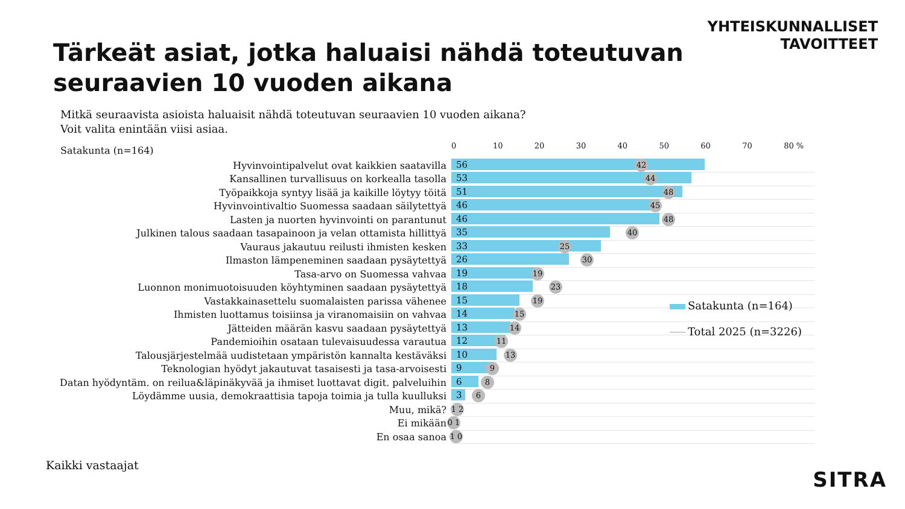YHTEISKUNNALLISET
TAVOITTEET
Tärkeät asiat, jotka haluaisi nähdä toteutuvan
seuraavien 10 vuoden aikana
Mitkä seuraavista asioista haluaisit nähdä toteutuvan seuraavien 10 vuoden aikana?
Voit valita enintään viisi asiaa.
Satakunta (n=164) 0 10 20 30 40 50 60 70 80 %
Hyvinvointipalvelut ovat kaikkien saatavilla
56
42
Kansallinen turvallisuus on korkealla tasolla
53
44
Työpaikkoja syntyy lisää ja kaikille löytyy töitä
51
48
Hyvinvointivaltio Suomessa saadaan säilytettyä
46
45
Lasten ja nuorten hyvinvointi on parantunut
46
48
Julkinen talous saadaan tasapainoon ja velan ottamista hillittyä
35
40
Vauraus jakautuu reilusti ihmisten kesken
33
25
Ilmaston lämpeneminen saadaan pysäytettyä
26
30
Tasa-arvo on Suomessa vahvaa
19
19
Luonnon monimuotoisuuden köyhtyminen saadaan pysäytettyä
18
23
Vastakkainasettelu suomalaisten parissa vähenee
15
19
Ihmisten luottamus toisiinsa ja viranomaisiin on vahvaa
14
15
Jätteiden määrän kasvu saadaan pysäytettyä
13
14
Pandemioihin osataan tulevaisuudessa varautua
12
11
Talousjärjestelmää uudistetaan ympäristön kannalta kestäväksi
10
13
Teknologian hyödyt jakautuvat tasaisesti ja tasa-arvoisesti
9
9
Datan hyödyntäm. on reilua&läpinäkyvää ja ihmiset luottavat digit. palveluihin
6
8
Löydämme uusia, demokraattisia tapoja toimia ja tulla kuulluksi
3
6
Muu, mikä?
1 2
Ei mikään
0 1
En osaa sanoa
1 0
Satakunta (n=164)
Total 2025 (n=3226)
Kaikki vastaajat
SITRA